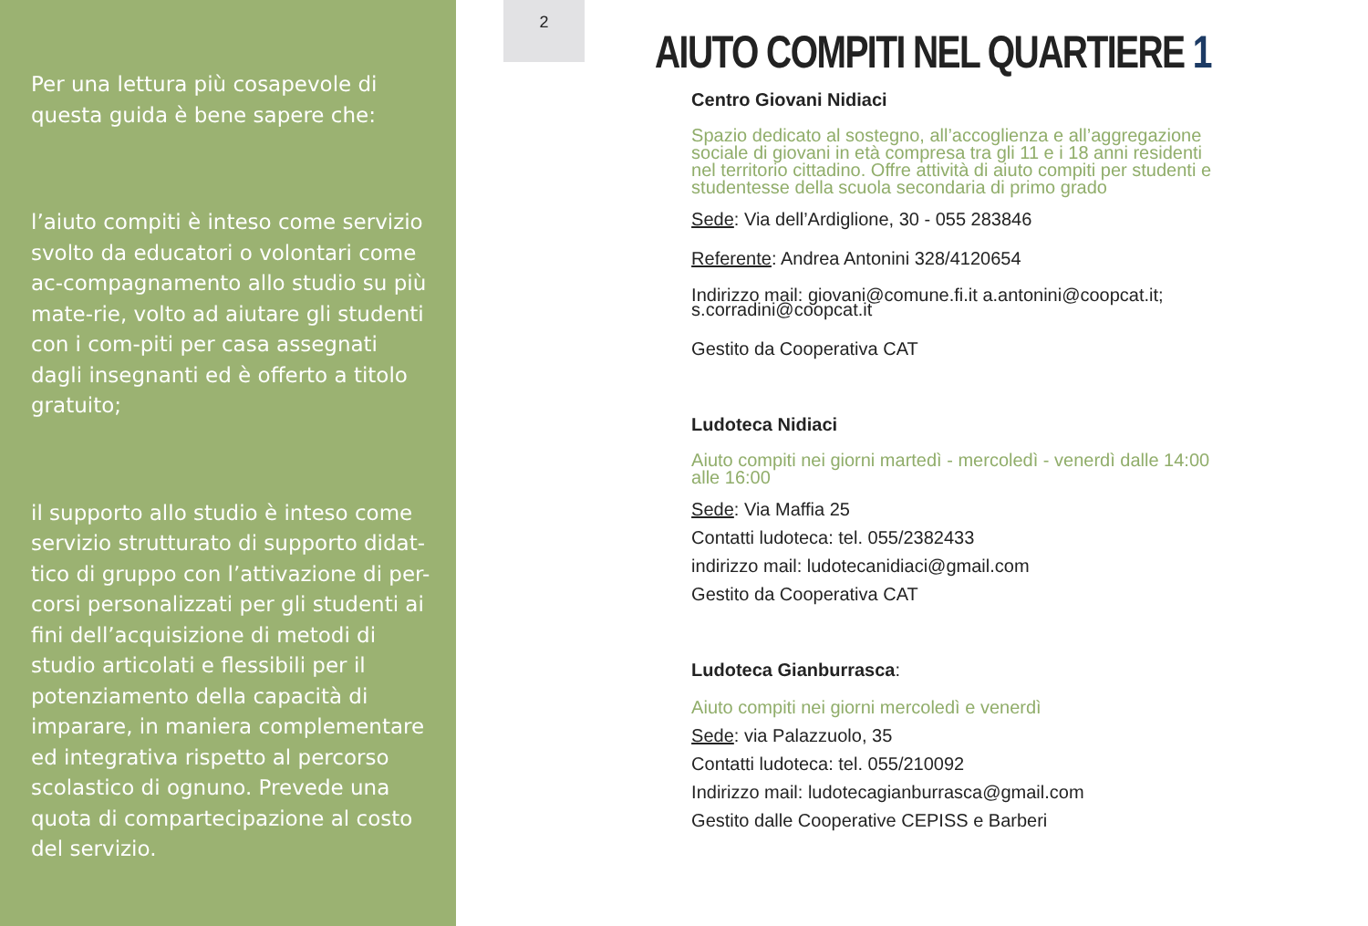Per una lettura più cosapevole di questa guida è bene sapere che:
l’aiuto compiti è inteso come servizio svolto da educatori o volontari come ac-compagnamento allo studio su più mate-rie, volto ad aiutare gli studenti con i com-piti per casa assegnati dagli insegnanti ed è offerto a titolo gratuito;
il supporto allo studio è inteso come servizio strutturato di supporto didat-tico di gruppo con l’attivazione di per-corsi personalizzati per gli studenti ai fini dell’acquisizione di metodi di studio articolati e flessibili per il potenziamento della capacità di imparare, in maniera complementare ed integrativa rispetto al percorso scolastico di ognuno. Prevede una quota di compartecipazione al costo del servizio.
2
AIUTO COMPITI NEL QUARTIERE 1
Centro Giovani Nidiaci
Spazio dedicato al sostegno, all’accoglienza e all’aggregazione sociale di giovani in età compresa tra gli 11 e i 18 anni residenti nel territorio cittadino. Offre attività di aiuto compiti per studenti e studentesse della scuola secondaria di primo grado
Sede: Via dell’Ardiglione, 30 - 055 283846
Referente: Andrea Antonini 328/4120654
Indirizzo mail: giovani@comune.fi.it a.antonini@coopcat.it; s.corradini@coopcat.it
Gestito da Cooperativa CAT
Ludoteca Nidiaci
Aiuto compiti nei giorni martedì - mercoledì - venerdì dalle 14:00 alle 16:00
Sede: Via Maffia 25
Contatti ludoteca: tel. 055/2382433
indirizzo mail: ludotecanidiaci@gmail.com
Gestito da Cooperativa CAT
Ludoteca Gianburrasca:
Aiuto compiti nei giorni mercoledì e venerdì
Sede: via Palazzuolo, 35
Contatti ludoteca: tel. 055/210092
Indirizzo mail: ludotecagianburrasca@gmail.com
Gestito dalle Cooperative CEPISS e Barberi